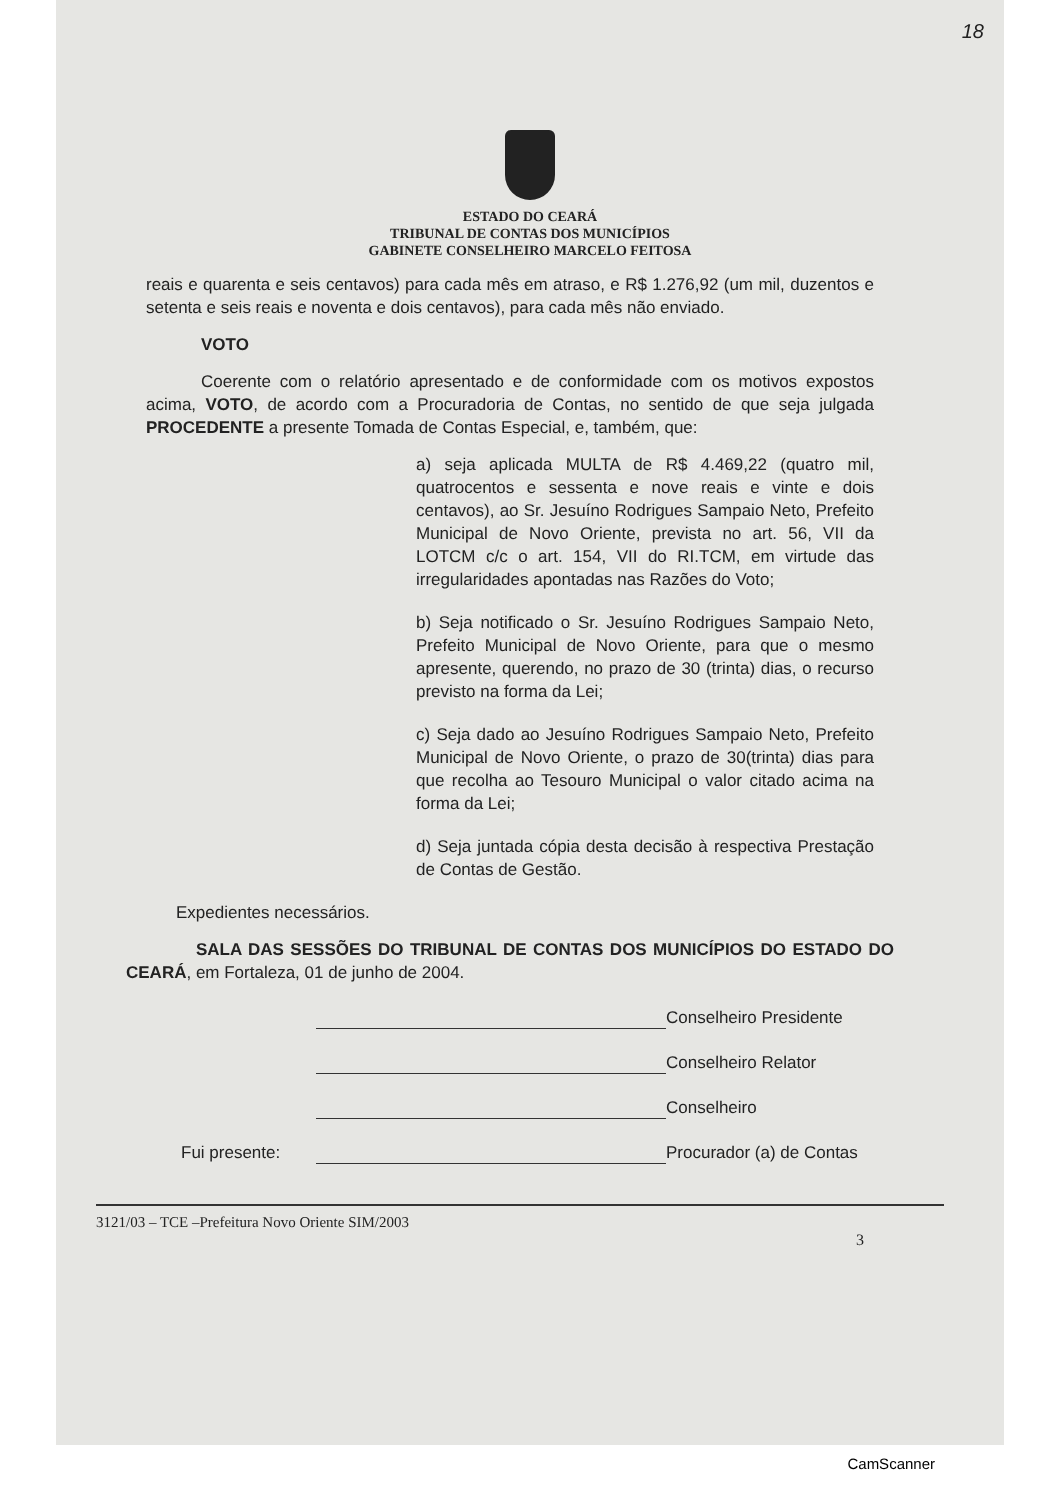18
ESTADO DO CEARÁ
TRIBUNAL DE CONTAS DOS MUNICÍPIOS
GABINETE CONSELHEIRO MARCELO FEITOSA
reais e quarenta e seis centavos) para cada mês em atraso, e R$ 1.276,92 (um mil, duzentos e setenta e seis reais e noventa e dois centavos), para cada mês não enviado.
VOTO
Coerente com o relatório apresentado e de conformidade com os motivos expostos acima, VOTO, de acordo com a Procuradoria de Contas, no sentido de que seja julgada PROCEDENTE a presente Tomada de Contas Especial, e, também, que:
a) seja aplicada MULTA de R$ 4.469,22 (quatro mil, quatrocentos e sessenta e nove reais e vinte e dois centavos), ao Sr. Jesuíno Rodrigues Sampaio Neto, Prefeito Municipal de Novo Oriente, prevista no art. 56, VII da LOTCM c/c o art. 154, VII do RI.TCM, em virtude das irregularidades apontadas nas Razões do Voto;
b) Seja notificado o Sr. Jesuíno Rodrigues Sampaio Neto, Prefeito Municipal de Novo Oriente, para que o mesmo apresente, querendo, no prazo de 30 (trinta) dias, o recurso previsto na forma da Lei;
c) Seja dado ao Jesuíno Rodrigues Sampaio Neto, Prefeito Municipal de Novo Oriente, o prazo de 30(trinta) dias para que recolha ao Tesouro Municipal o valor citado acima na forma da Lei;
d) Seja juntada cópia desta decisão à respectiva Prestação de Contas de Gestão.
Expedientes necessários.
SALA DAS SESSÕES DO TRIBUNAL DE CONTAS DOS MUNICÍPIOS DO ESTADO DO CEARÁ, em Fortaleza, 01 de junho de 2004.
Conselheiro Presidente
Conselheiro Relator
Conselheiro
Fui presente:
Procurador (a) de Contas
3121/03 – TCE –Prefeitura Novo Oriente SIM/2003
3
CamScanner